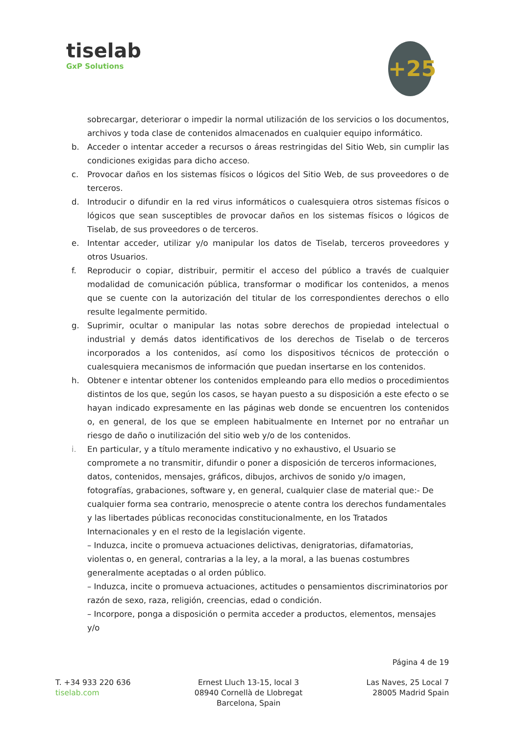tiselab
GxP Solutions
+25
sobrecargar, deteriorar o impedir la normal utilización de los servicios o los documentos, archivos y toda clase de contenidos almacenados en cualquier equipo informático.
b. Acceder o intentar acceder a recursos o áreas restringidas del Sitio Web, sin cumplir las condiciones exigidas para dicho acceso.
c. Provocar daños en los sistemas físicos o lógicos del Sitio Web, de sus proveedores o de terceros.
d. Introducir o difundir en la red virus informáticos o cualesquiera otros sistemas físicos o lógicos que sean susceptibles de provocar daños en los sistemas físicos o lógicos de Tiselab, de sus proveedores o de terceros.
e. Intentar acceder, utilizar y/o manipular los datos de Tiselab, terceros proveedores y otros Usuarios.
f. Reproducir o copiar, distribuir, permitir el acceso del público a través de cualquier modalidad de comunicación pública, transformar o modificar los contenidos, a menos que se cuente con la autorización del titular de los correspondientes derechos o ello resulte legalmente permitido.
g. Suprimir, ocultar o manipular las notas sobre derechos de propiedad intelectual o industrial y demás datos identificativos de los derechos de Tiselab o de terceros incorporados a los contenidos, así como los dispositivos técnicos de protección o cualesquiera mecanismos de información que puedan insertarse en los contenidos.
h. Obtener e intentar obtener los contenidos empleando para ello medios o procedimientos distintos de los que, según los casos, se hayan puesto a su disposición a este efecto o se hayan indicado expresamente en las páginas web donde se encuentren los contenidos o, en general, de los que se empleen habitualmente en Internet por no entrañar un riesgo de daño o inutilización del sitio web y/o de los contenidos.
i. En particular, y a título meramente indicativo y no exhaustivo, el Usuario se compromete a no transmitir, difundir o poner a disposición de terceros informaciones, datos, contenidos, mensajes, gráficos, dibujos, archivos de sonido y/o imagen, fotografías, grabaciones, software y, en general, cualquier clase de material que:- De cualquier forma sea contrario, menosprecie o atente contra los derechos fundamentales y las libertades públicas reconocidas constitucionalmente, en los Tratados Internacionales y en el resto de la legislación vigente.
– Induzca, incite o promueva actuaciones delictivas, denigratorias, difamatorias, violentas o, en general, contrarias a la ley, a la moral, a las buenas costumbres generalmente aceptadas o al orden público.
– Induzca, incite o promueva actuaciones, actitudes o pensamientos discriminatorios por razón de sexo, raza, religión, creencias, edad o condición.
– Incorpore, ponga a disposición o permita acceder a productos, elementos, mensajes y/o
Página 4 de 19
T. +34 933 220 636
tiselab.com
Ernest Lluch 13-15, local 3
08940 Cornellà de Llobregat
Barcelona, Spain
Las Naves, 25 Local 7
28005 Madrid Spain